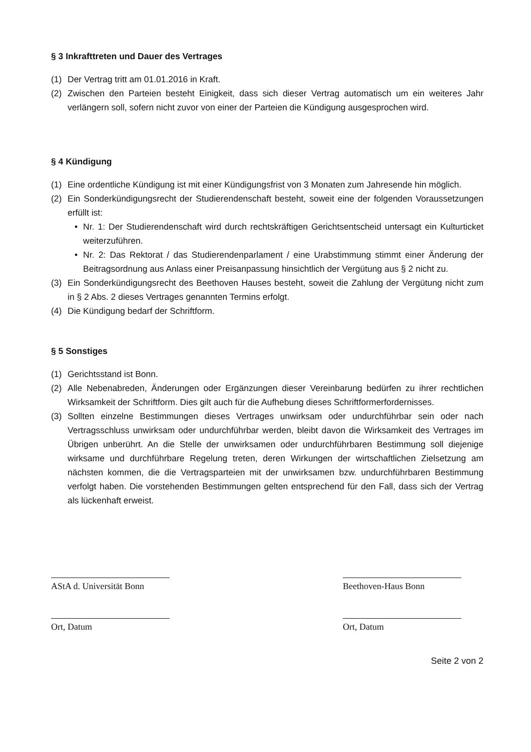§ 3 Inkrafttreten und Dauer des Vertrages
(1) Der Vertrag tritt am 01.01.2016 in Kraft.
(2) Zwischen den Parteien besteht Einigkeit, dass sich dieser Vertrag automatisch um ein weiteres Jahr verlängern soll, sofern nicht zuvor von einer der Parteien die Kündigung ausgesprochen wird.
§ 4 Kündigung
(1) Eine ordentliche Kündigung ist mit einer Kündigungsfrist von 3 Monaten zum Jahresende hin möglich.
(2) Ein Sonderkündigungsrecht der Studierendenschaft besteht, soweit eine der folgenden Voraussetzungen erfüllt ist:
• Nr. 1: Der Studierendenschaft wird durch rechtskräftigen Gerichtsentscheid untersagt ein Kulturticket weiterzuführen.
• Nr. 2: Das Rektorat / das Studierendenparlament / eine Urabstimmung stimmt einer Änderung der Beitragsordnung aus Anlass einer Preisanpassung hinsichtlich der Vergütung aus § 2 nicht zu.
(3) Ein Sonderkündigungsrecht des Beethoven Hauses besteht, soweit die Zahlung der Vergütung nicht zum in § 2 Abs. 2 dieses Vertrages genannten Termins erfolgt.
(4) Die Kündigung bedarf der Schriftform.
§ 5 Sonstiges
(1) Gerichtsstand ist Bonn.
(2) Alle Nebenabreden, Änderungen oder Ergänzungen dieser Vereinbarung bedürfen zu ihrer rechtlichen Wirksamkeit der Schriftform. Dies gilt auch für die Aufhebung dieses Schriftformerfordernisses.
(3) Sollten einzelne Bestimmungen dieses Vertrages unwirksam oder undurchführbar sein oder nach Vertragsschluss unwirksam oder undurchführbar werden, bleibt davon die Wirksamkeit des Vertrages im Übrigen unberührt. An die Stelle der unwirksamen oder undurchführbaren Bestimmung soll diejenige wirksame und durchführbare Regelung treten, deren Wirkungen der wirtschaftlichen Zielsetzung am nächsten kommen, die die Vertragsparteien mit der unwirksamen bzw. undurchführbaren Bestimmung verfolgt haben. Die vorstehenden Bestimmungen gelten entsprechend für den Fall, dass sich der Vertrag als lückenhaft erweist.
AStA d. Universität Bonn
Beethoven-Haus Bonn
Ort, Datum Ort, Datum
Seite 2 von 2